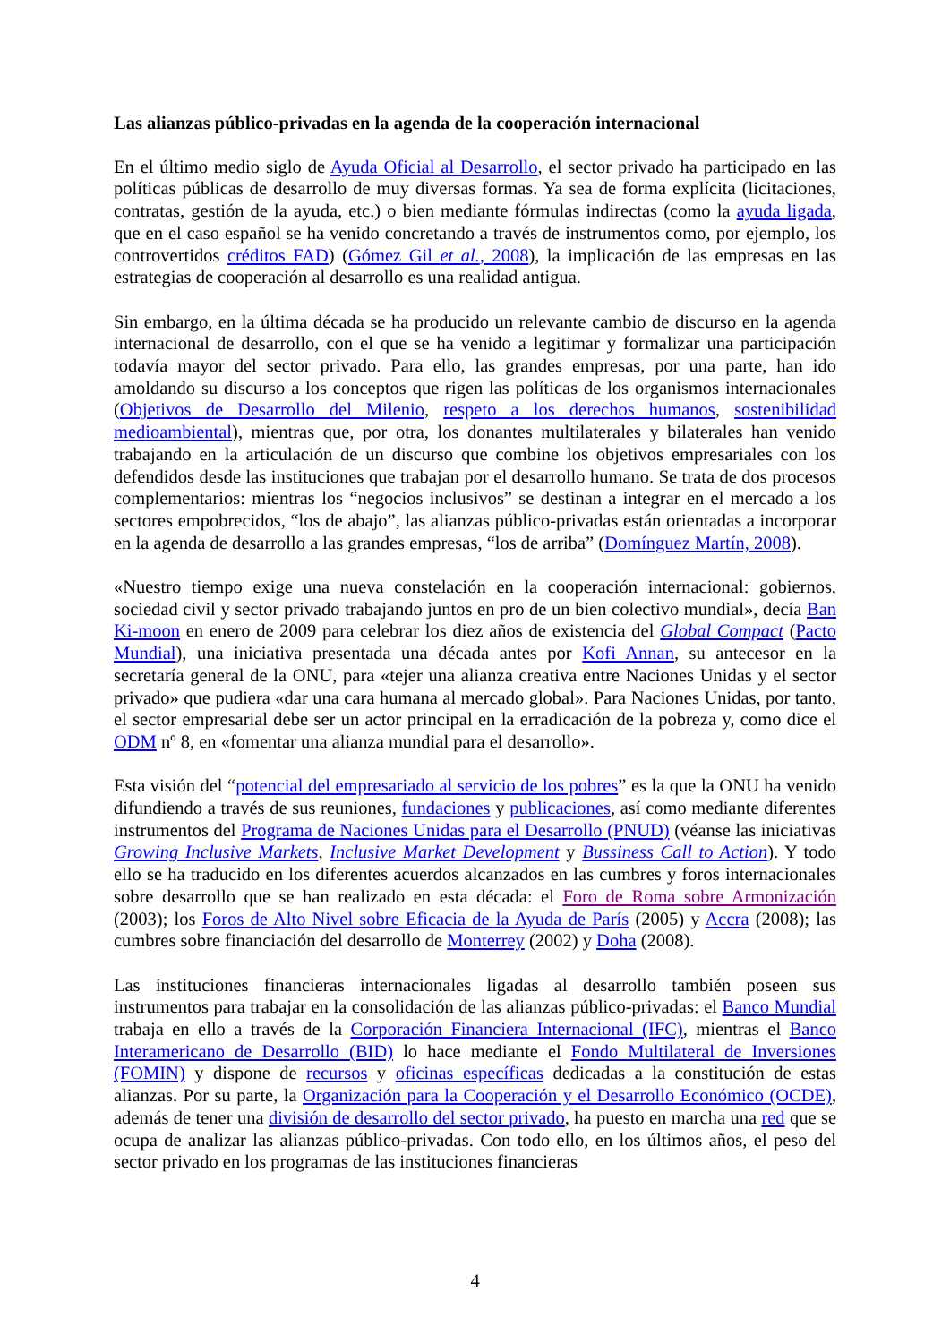Las alianzas público-privadas en la agenda de la cooperación internacional
En el último medio siglo de Ayuda Oficial al Desarrollo, el sector privado ha participado en las políticas públicas de desarrollo de muy diversas formas. Ya sea de forma explícita (licitaciones, contratas, gestión de la ayuda, etc.) o bien mediante fórmulas indirectas (como la ayuda ligada, que en el caso español se ha venido concretando a través de instrumentos como, por ejemplo, los controvertidos créditos FAD) (Gómez Gil et al., 2008), la implicación de las empresas en las estrategias de cooperación al desarrollo es una realidad antigua.
Sin embargo, en la última década se ha producido un relevante cambio de discurso en la agenda internacional de desarrollo, con el que se ha venido a legitimar y formalizar una participación todavía mayor del sector privado. Para ello, las grandes empresas, por una parte, han ido amoldando su discurso a los conceptos que rigen las políticas de los organismos internacionales (Objetivos de Desarrollo del Milenio, respeto a los derechos humanos, sostenibilidad medioambiental), mientras que, por otra, los donantes multilaterales y bilaterales han venido trabajando en la articulación de un discurso que combine los objetivos empresariales con los defendidos desde las instituciones que trabajan por el desarrollo humano. Se trata de dos procesos complementarios: mientras los “negocios inclusivos” se destinan a integrar en el mercado a los sectores empobrecidos, “los de abajo”, las alianzas público-privadas están orientadas a incorporar en la agenda de desarrollo a las grandes empresas, “los de arriba” (Domínguez Martín, 2008).
«Nuestro tiempo exige una nueva constelación en la cooperación internacional: gobiernos, sociedad civil y sector privado trabajando juntos en pro de un bien colectivo mundial», decía Ban Ki-moon en enero de 2009 para celebrar los diez años de existencia del Global Compact (Pacto Mundial), una iniciativa presentada una década antes por Kofi Annan, su antecesor en la secretaría general de la ONU, para «tejer una alianza creativa entre Naciones Unidas y el sector privado» que pudiera «dar una cara humana al mercado global». Para Naciones Unidas, por tanto, el sector empresarial debe ser un actor principal en la erradicación de la pobreza y, como dice el ODM nº 8, en «fomentar una alianza mundial para el desarrollo».
Esta visión del “potencial del empresariado al servicio de los pobres” es la que la ONU ha venido difundiendo a través de sus reuniones, fundaciones y publicaciones, así como mediante diferentes instrumentos del Programa de Naciones Unidas para el Desarrollo (PNUD) (véanse las iniciativas Growing Inclusive Markets, Inclusive Market Development y Bussiness Call to Action). Y todo ello se ha traducido en los diferentes acuerdos alcanzados en las cumbres y foros internacionales sobre desarrollo que se han realizado en esta década: el Foro de Roma sobre Armonización (2003); los Foros de Alto Nivel sobre Eficacia de la Ayuda de París (2005) y Accra (2008); las cumbres sobre financiación del desarrollo de Monterrey (2002) y Doha (2008).
Las instituciones financieras internacionales ligadas al desarrollo también poseen sus instrumentos para trabajar en la consolidación de las alianzas público-privadas: el Banco Mundial trabaja en ello a través de la Corporación Financiera Internacional (IFC), mientras el Banco Interamericano de Desarrollo (BID) lo hace mediante el Fondo Multilateral de Inversiones (FOMIN) y dispone de recursos y oficinas específicas dedicadas a la constitución de estas alianzas. Por su parte, la Organización para la Cooperación y el Desarrollo Económico (OCDE), además de tener una división de desarrollo del sector privado, ha puesto en marcha una red que se ocupa de analizar las alianzas público-privadas. Con todo ello, en los últimos años, el peso del sector privado en los programas de las instituciones financieras
4